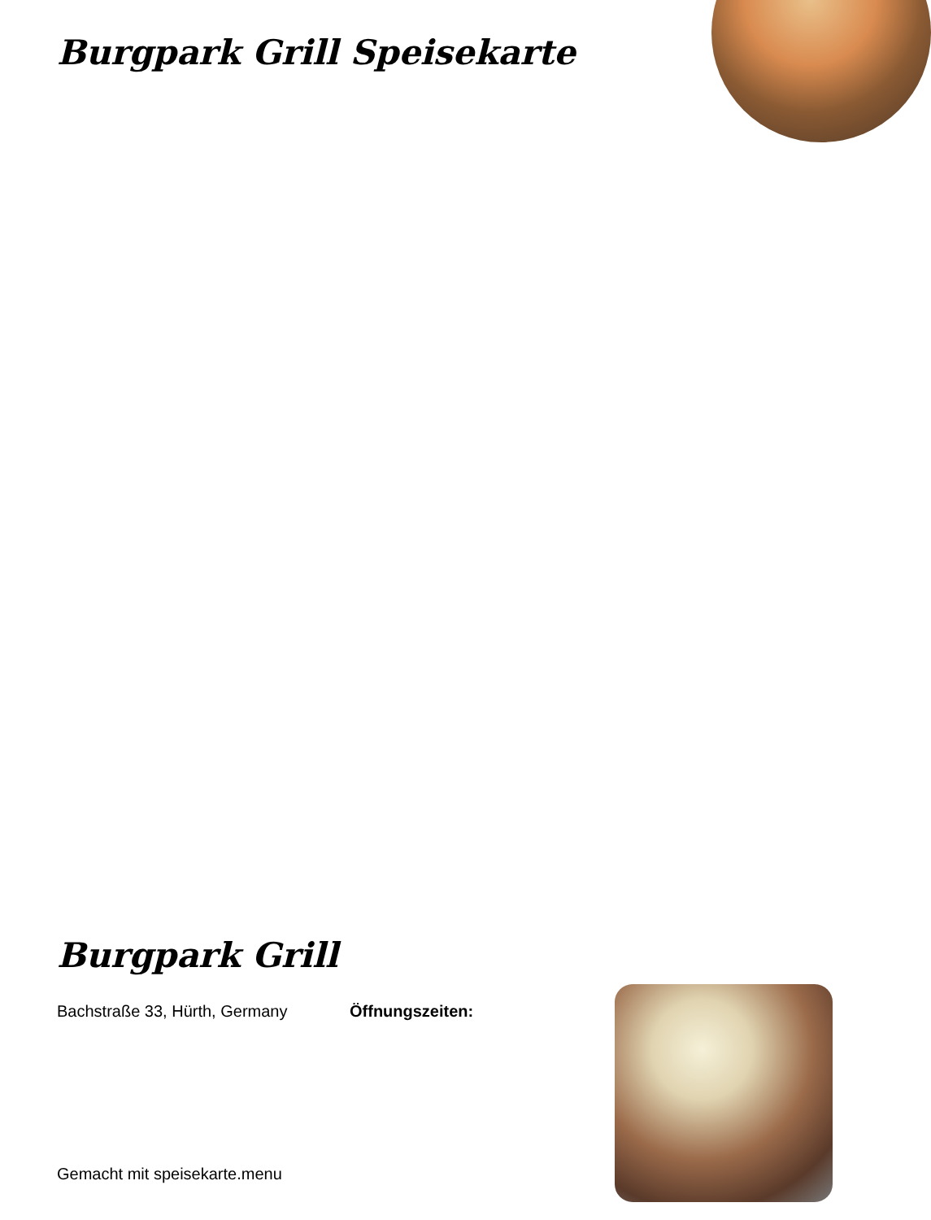Burgpark Grill Speisekarte
Burgpark Grill
Bachstraße 33, Hürth, Germany Öffnungszeiten:
Gemacht mit speisekarte.menu